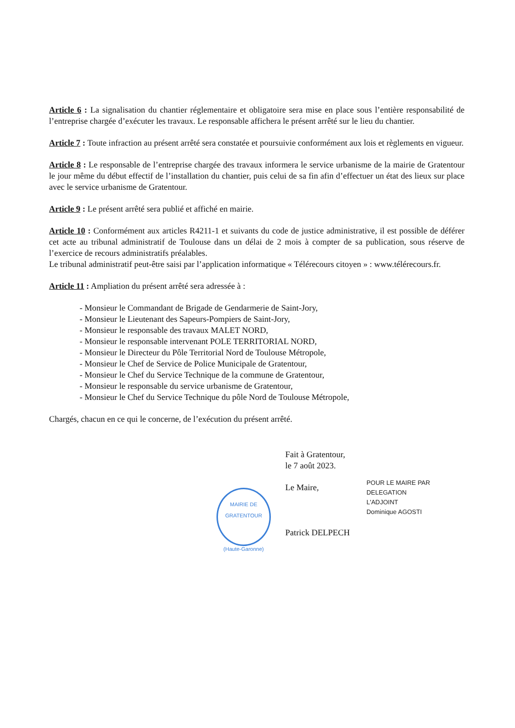Article 6 : La signalisation du chantier réglementaire et obligatoire sera mise en place sous l’entière responsabilité de l’entreprise chargée d’exécuter les travaux. Le responsable affichera le présent arrêté sur le lieu du chantier.
Article 7 : Toute infraction au présent arrêté sera constatée et poursuivie conformément aux lois et règlements en vigueur.
Article 8 : Le responsable de l’entreprise chargée des travaux informera le service urbanisme de la mairie de Gratentour le jour même du début effectif de l’installation du chantier, puis celui de sa fin afin d’effectuer un état des lieux sur place avec le service urbanisme de Gratentour.
Article 9 : Le présent arrêté sera publié et affiché en mairie.
Article 10 : Conformément aux articles R4211-1 et suivants du code de justice administrative, il est possible de déférer cet acte au tribunal administratif de Toulouse dans un délai de 2 mois à compter de sa publication, sous réserve de l’exercice de recours administratifs préalables.
Le tribunal administratif peut-être saisi par l’application informatique « Télérecours citoyen » : www.télérecours.fr.
Article 11 : Ampliation du présent arrêté sera adressée à :
- Monsieur le Commandant de Brigade de Gendarmerie de Saint-Jory,
- Monsieur le Lieutenant des Sapeurs-Pompiers de Saint-Jory,
- Monsieur le responsable des travaux MALET NORD,
- Monsieur le responsable intervenant POLE TERRITORIAL NORD,
- Monsieur le Directeur du Pôle Territorial Nord de Toulouse Métropole,
- Monsieur le Chef de Service de Police Municipale de Gratentour,
- Monsieur le Chef du Service Technique de la commune de Gratentour,
- Monsieur le responsable du service urbanisme de Gratentour,
- Monsieur le Chef du Service Technique du pôle Nord de Toulouse Métropole,
Chargés, chacun en ce qui le concerne, de l’exécution du présent arrêté.
MAIRIE DE GRATENTOUR
(Haute-Garonne)
Fait à Gratentour,
le 7 août 2023.
Le Maire,
Patrick DELPECH
POUR LE MAIRE PAR DELEGATION
L'ADJOINT
Dominique AGOSTI